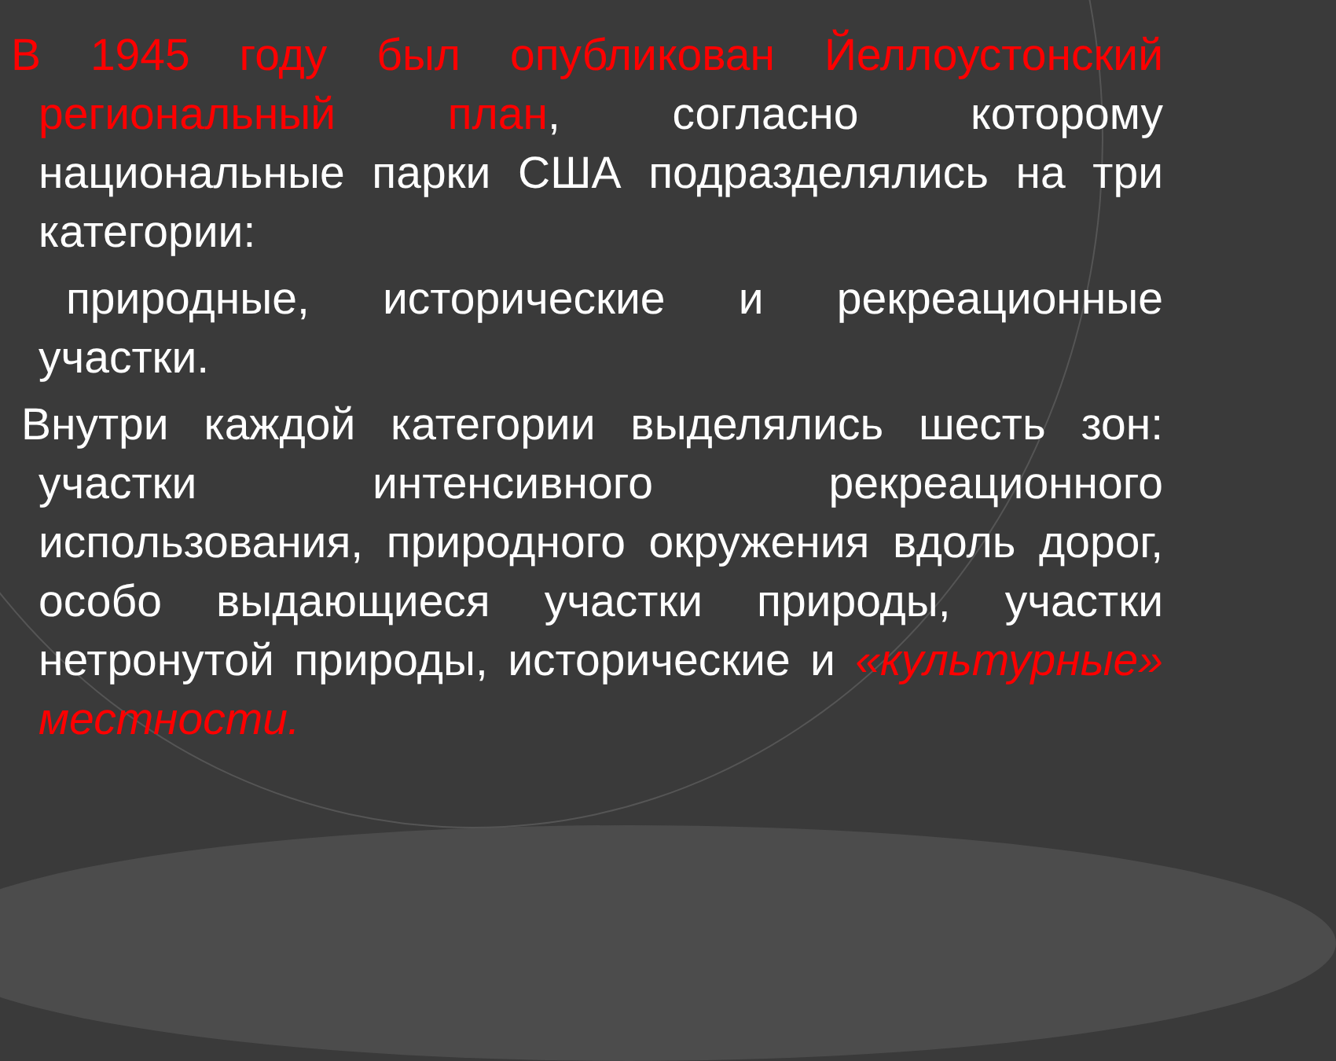В 1945 году был опубликован Йеллоустонский региональный план, согласно которому национальные парки США подразделялись на три категории:
природные, исторические и рекреационные участки.
Внутри каждой категории выделялись шесть зон: участки интенсивного рекреационного использования, природного окружения вдоль дорог, особо выдающиеся участки природы, участки нетронутой природы, исторические и «культурные» местности.